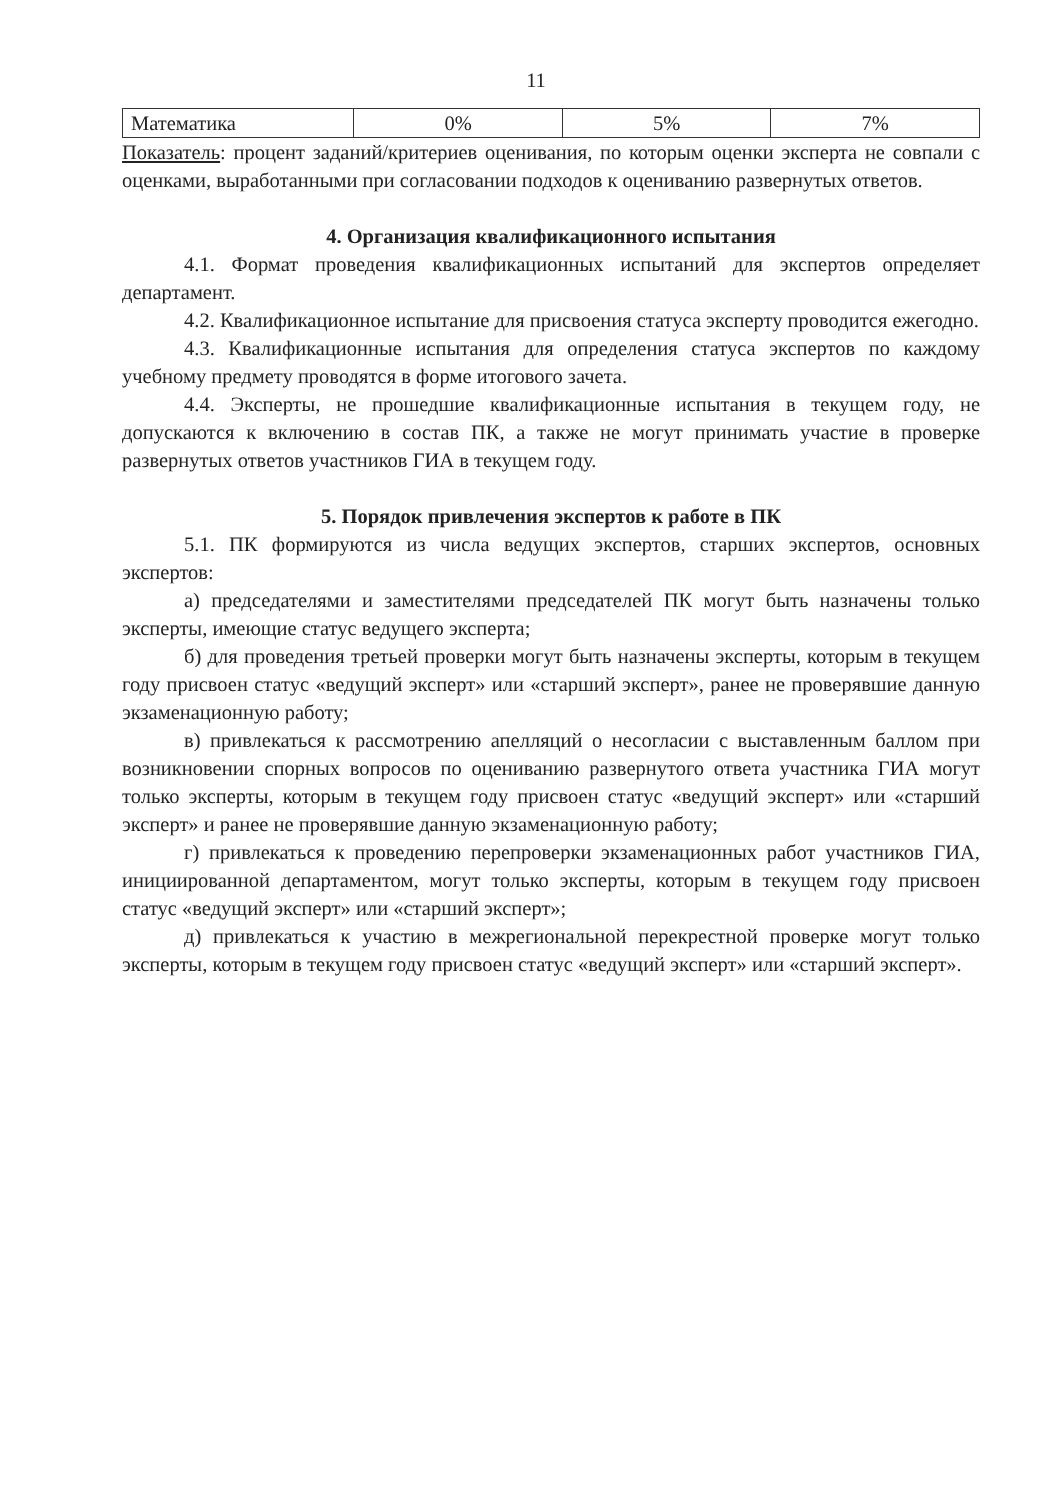11
| Математика | 0% | 5% | 7% |
Показатель: процент заданий/критериев оценивания, по которым оценки эксперта не совпали с оценками, выработанными при согласовании подходов к оцениванию развернутых ответов.
4. Организация квалификационного испытания
4.1. Формат проведения квалификационных испытаний для экспертов определяет департамент.
4.2. Квалификационное испытание для присвоения статуса эксперту проводится ежегодно.
4.3. Квалификационные испытания для определения статуса экспертов по каждому учебному предмету проводятся в форме итогового зачета.
4.4. Эксперты, не прошедшие квалификационные испытания в текущем году, не допускаются к включению в состав ПК, а также не могут принимать участие в проверке развернутых ответов участников ГИА в текущем году.
5. Порядок привлечения экспертов к работе в ПК
5.1. ПК формируются из числа ведущих экспертов, старших экспертов, основных экспертов:
а) председателями и заместителями председателей ПК могут быть назначены только эксперты, имеющие статус ведущего эксперта;
б) для проведения третьей проверки могут быть назначены эксперты, которым в текущем году присвоен статус «ведущий эксперт» или «старший эксперт», ранее не проверявшие данную экзаменационную работу;
в) привлекаться к рассмотрению апелляций о несогласии с выставленным баллом при возникновении спорных вопросов по оцениванию развернутого ответа участника ГИА могут только эксперты, которым в текущем году присвоен статус «ведущий эксперт» или «старший эксперт» и ранее не проверявшие данную экзаменационную работу;
г) привлекаться к проведению перепроверки экзаменационных работ участников ГИА, инициированной департаментом, могут только эксперты, которым в текущем году присвоен статус «ведущий эксперт» или «старший эксперт»;
д) привлекаться к участию в межрегиональной перекрестной проверке могут только эксперты, которым в текущем году присвоен статус «ведущий эксперт» или «старший эксперт».